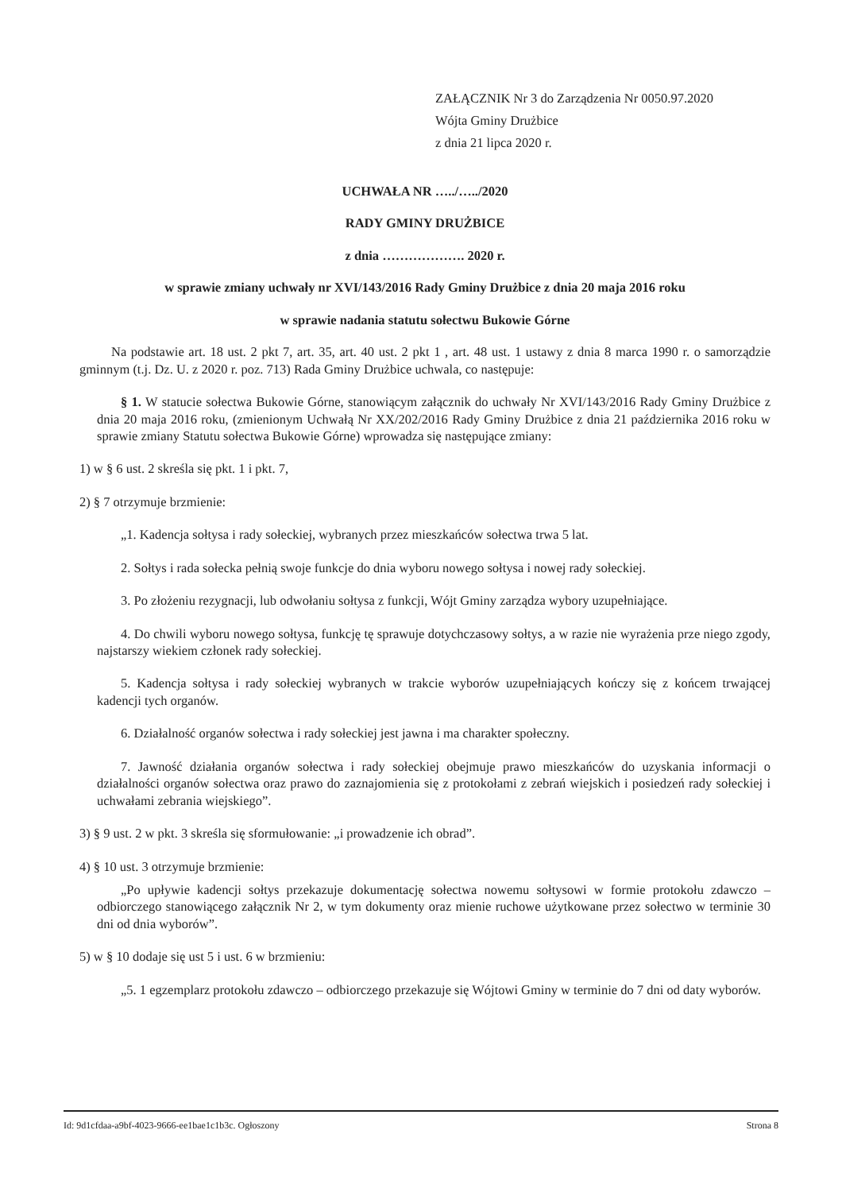ZAŁĄCZNIK Nr 3 do Zarządzenia Nr 0050.97.2020
Wójta Gminy Drużbice
z dnia 21 lipca 2020 r.
UCHWAŁA NR …../…../2020
RADY GMINY DRUŻBICE
z dnia ………………. 2020 r.
w sprawie zmiany uchwały nr XVI/143/2016 Rady Gminy Drużbice z dnia 20 maja 2016 roku
w sprawie nadania statutu sołectwu Bukowie Górne
Na podstawie art. 18 ust. 2 pkt 7, art. 35, art. 40 ust. 2 pkt 1 , art. 48 ust. 1 ustawy z dnia 8 marca 1990 r. o samorządzie gminnym (t.j. Dz. U. z 2020 r. poz. 713) Rada Gminy Drużbice uchwala, co następuje:
§ 1. W statucie sołectwa Bukowie Górne, stanowiącym załącznik do uchwały Nr XVI/143/2016 Rady Gminy Drużbice z dnia 20 maja 2016 roku, (zmienionym Uchwałą Nr XX/202/2016 Rady Gminy Drużbice z dnia 21 października 2016 roku w sprawie zmiany Statutu sołectwa Bukowie Górne) wprowadza się następujące zmiany:
1) w § 6 ust. 2 skreśla się pkt. 1 i pkt. 7,
2) § 7 otrzymuje brzmienie:
„1. Kadencja sołtysa i rady sołeckiej, wybranych przez mieszkańców sołectwa trwa 5 lat.
2. Sołtys i rada sołecka pełnią swoje funkcje do dnia wyboru nowego sołtysa i nowej rady sołeckiej.
3. Po złożeniu rezygnacji, lub odwołaniu sołtysa z funkcji, Wójt Gminy zarządza wybory uzupełniające.
4. Do chwili wyboru nowego sołtysa, funkcję tę sprawuje dotychczasowy sołtys, a w razie nie wyrażenia prze niego zgody, najstarszy wiekiem członek rady sołeckiej.
5. Kadencja sołtysa i rady sołeckiej wybranych w trakcie wyborów uzupełniających kończy się z końcem trwającej kadencji tych organów.
6. Działalność organów sołectwa i rady sołeckiej jest jawna i ma charakter społeczny.
7. Jawność działania organów sołectwa i rady sołeckiej obejmuje prawo mieszkańców do uzyskania informacji o działalności organów sołectwa oraz prawo do zaznajomienia się z protokołami z zebrań wiejskich i posiedzeń rady sołeckiej i uchwałami zebrania wiejskiego”.
3) § 9 ust. 2 w pkt. 3 skreśla się sformułowanie: „i prowadzenie ich obrad”.
4) § 10 ust. 3 otrzymuje brzmienie:
„Po upływie kadencji sołtys przekazuje dokumentację sołectwa nowemu sołtysowi w formie protokołu zdawczo – odbiorczego stanowiącego załącznik Nr 2, w tym dokumenty oraz mienie ruchowe użytkowane przez sołectwo w terminie 30 dni od dnia wyborów”.
5) w § 10 dodaje się ust 5 i ust. 6 w brzmieniu:
„5. 1 egzemplarz protokołu zdawczo – odbiorczego przekazuje się Wójtowi Gminy w terminie do 7 dni od daty wyborów.
Id: 9d1cfdaa-a9bf-4023-9666-ee1bae1c1b3c. Ogłoszony Strona 8